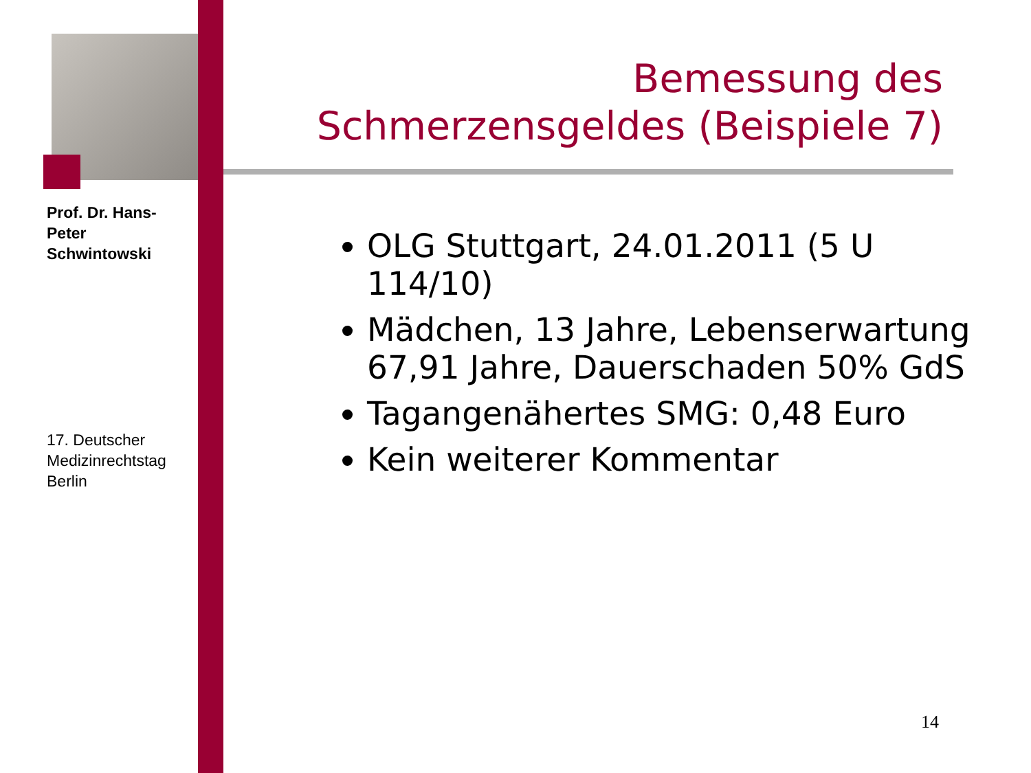Prof. Dr. Hans-Peter Schwintowski
17. Deutscher Medizinrechtstag Berlin
Bemessung des Schmerzensgeldes (Beispiele 7)
OLG Stuttgart, 24.01.2011 (5 U 114/10)
Mädchen, 13 Jahre, Lebenserwartung 67,91 Jahre, Dauerschaden 50% GdS
Tagangenähertes SMG: 0,48 Euro
Kein weiterer Kommentar
14